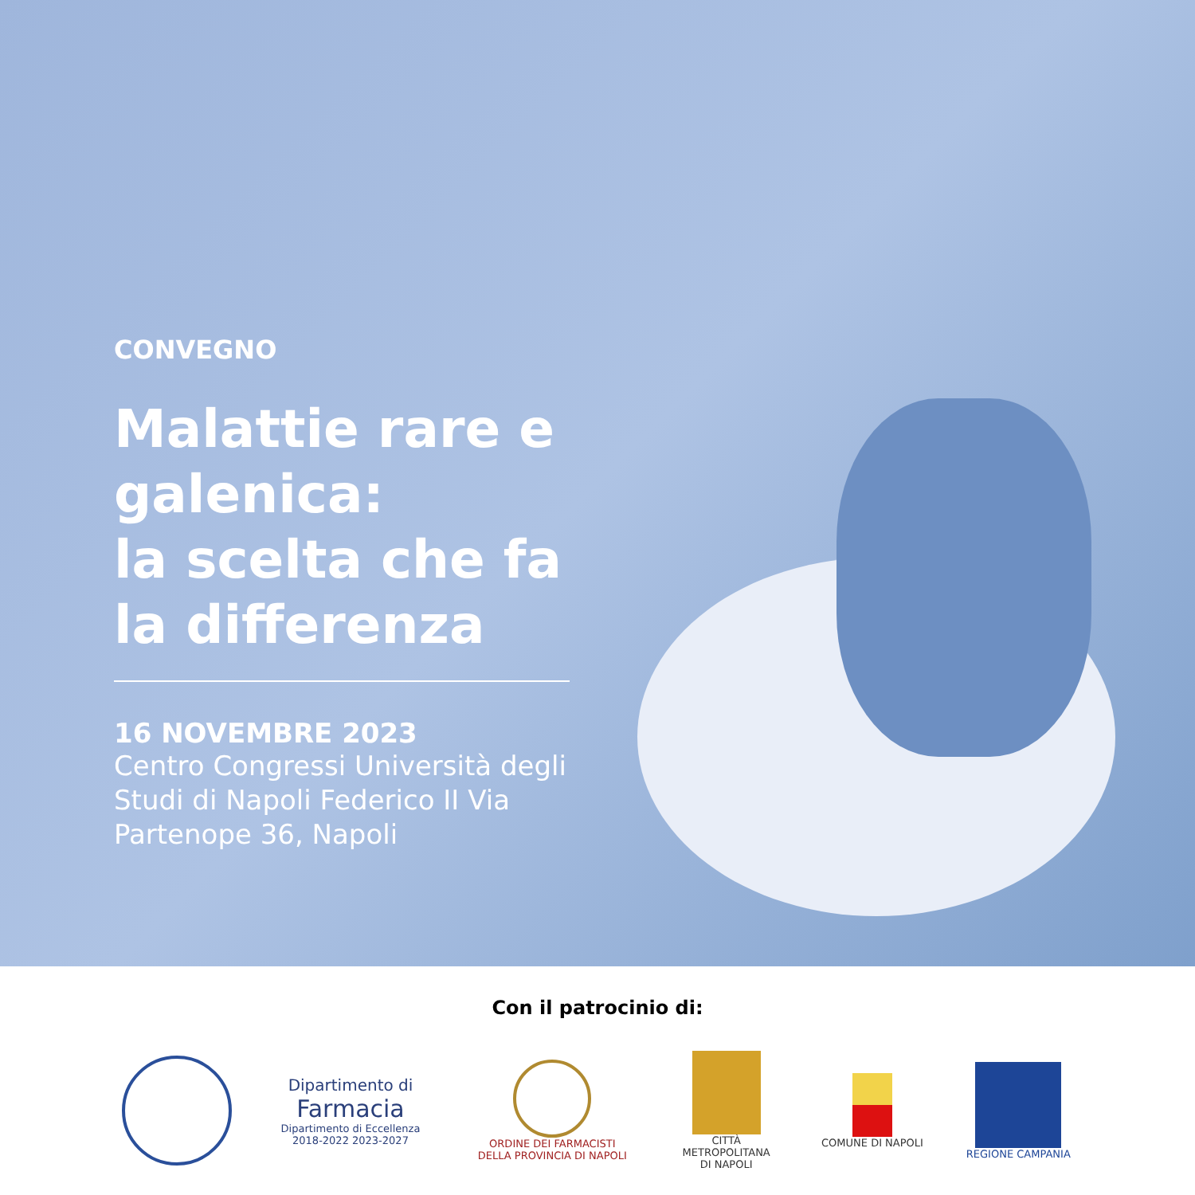CONVEGNO
Malattie rare e galenica:
la scelta che fa
la differenza
16 NOVEMBRE 2023
Centro Congressi Università degli Studi di Napoli Federico II Via Partenope 36, Napoli
Con il patrocinio di:
Dipartimento di
Farmacia
Dipartimento di Eccellenza
2018-2022 2023-2027
ORDINE DEI FARMACISTI
DELLA PROVINCIA DI NAPOLI
CITTÀ METROPOLITANA
DI NAPOLI
COMUNE DI NAPOLI REGIONE CAMPANIA